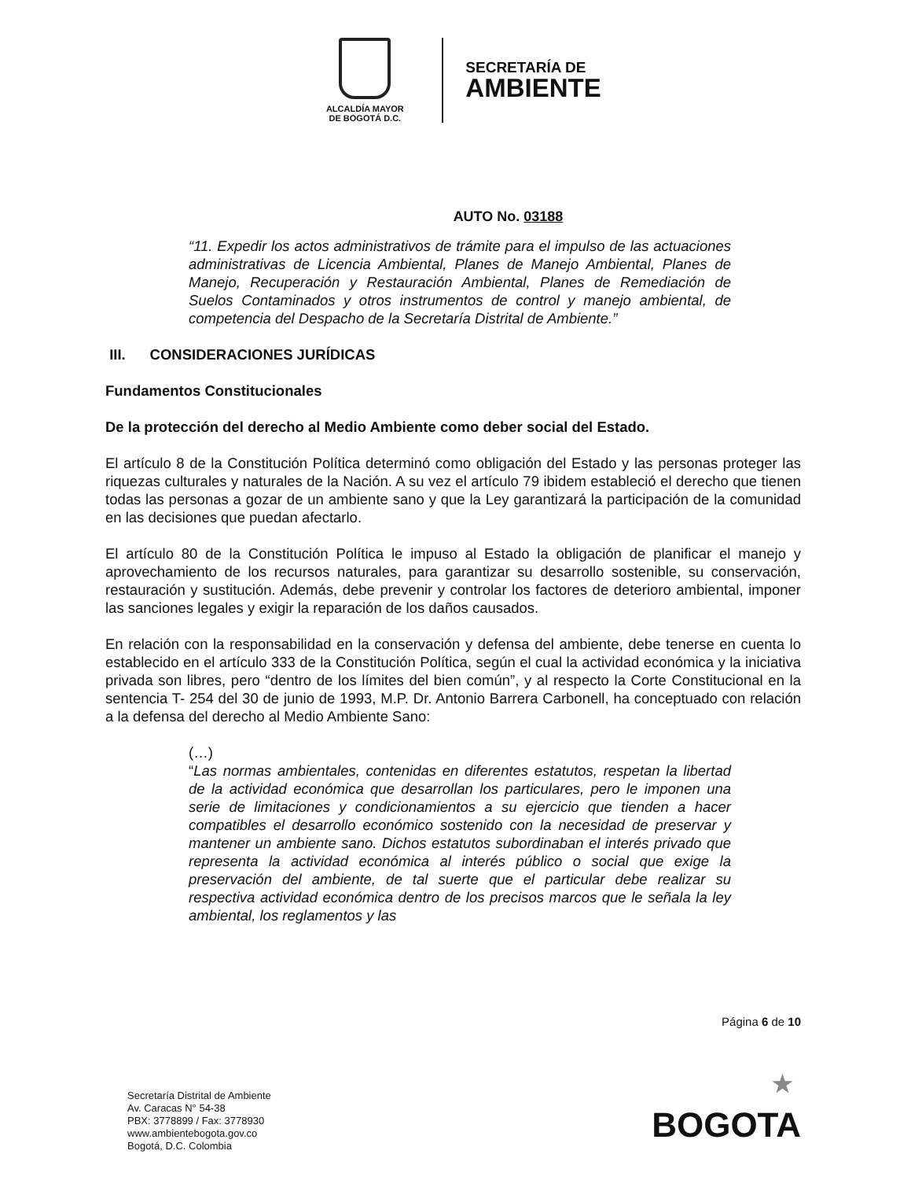ALCALDÍA MAYOR
DE BOGOTÁ D.C.
SECRETARÍA DE
AMBIENTE
AUTO No. 03188
“11. Expedir los actos administrativos de trámite para el impulso de las actuaciones administrativas de Licencia Ambiental, Planes de Manejo Ambiental, Planes de Manejo, Recuperación y Restauración Ambiental, Planes de Remediación de Suelos Contaminados y otros instrumentos de control y manejo ambiental, de competencia del Despacho de la Secretaría Distrital de Ambiente.”
III. CONSIDERACIONES JURÍDICAS
Fundamentos Constitucionales
De la protección del derecho al Medio Ambiente como deber social del Estado.
El artículo 8 de la Constitución Política determinó como obligación del Estado y las personas proteger las riquezas culturales y naturales de la Nación. A su vez el artículo 79 ibidem estableció el derecho que tienen todas las personas a gozar de un ambiente sano y que la Ley garantizará la participación de la comunidad en las decisiones que puedan afectarlo.
El artículo 80 de la Constitución Política le impuso al Estado la obligación de planificar el manejo y aprovechamiento de los recursos naturales, para garantizar su desarrollo sostenible, su conservación, restauración y sustitución. Además, debe prevenir y controlar los factores de deterioro ambiental, imponer las sanciones legales y exigir la reparación de los daños causados.
En relación con la responsabilidad en la conservación y defensa del ambiente, debe tenerse en cuenta lo establecido en el artículo 333 de la Constitución Política, según el cual la actividad económica y la iniciativa privada son libres, pero “dentro de los límites del bien común”, y al respecto la Corte Constitucional en la sentencia T- 254 del 30 de junio de 1993, M.P. Dr. Antonio Barrera Carbonell, ha conceptuado con relación a la defensa del derecho al Medio Ambiente Sano:
(…)
“Las normas ambientales, contenidas en diferentes estatutos, respetan la libertad de la actividad económica que desarrollan los particulares, pero le imponen una serie de limitaciones y condicionamientos a su ejercicio que tienden a hacer compatibles el desarrollo económico sostenido con la necesidad de preservar y mantener un ambiente sano. Dichos estatutos subordinaban el interés privado que representa la actividad económica al interés público o social que exige la preservación del ambiente, de tal suerte que el particular debe realizar su respectiva actividad económica dentro de los precisos marcos que le señala la ley ambiental, los reglamentos y las
Página 6 de 10
Secretaría Distrital de Ambiente
Av. Caracas N° 54-38
PBX: 3778899 / Fax: 3778930
www.ambientebogota.gov.co
Bogotá, D.C. Colombia
★
BOGOTA